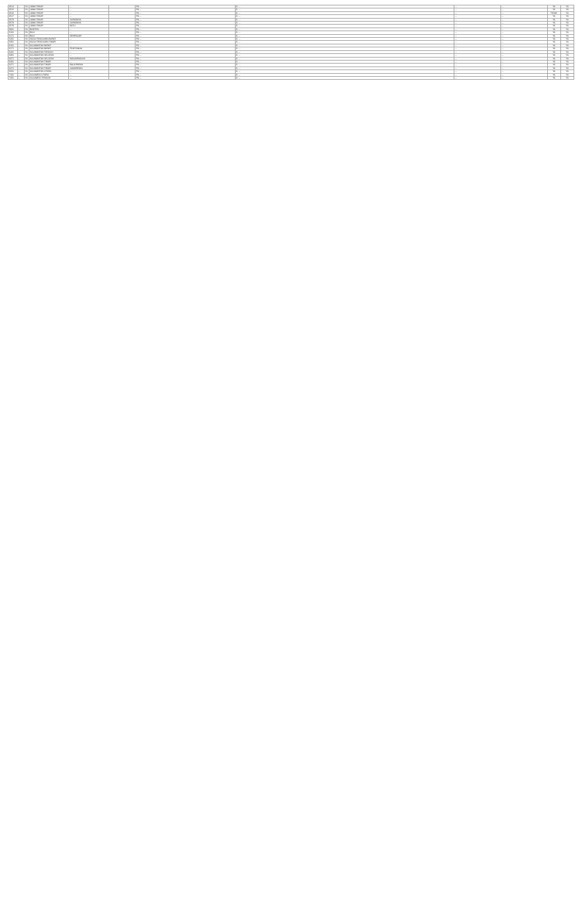| 3514 | ... | YA | JAWA TIMUR | ... | | RS ... | Jl. ... | ... | ... | YA | YA |
| 3515 | ... | YA | JAWA TIMUR | ... | | RS ... | Jl. ... | ... | ... | YA | YA |
| 3516 | ... | YA | JAWA TIMUR | ... | | RS ... | Jl. ... | ... | ... | TIDAK | YA |
| 3517 | ... | YA | JAWA TIMUR | ... | | RS ... | Jl. ... | ... | ... | YA | YA |
| 3578 | ... | YA | JAWA TIMUR | SURABAYA | | RS ... | Jl. ... | ... | ... | YA | YA |
| 3578 | ... | YA | JAWA TIMUR | SURABAYA | | RS ... | Jl. ... | ... | ... | YA | YA |
| 3579 | ... | YA | JAWA TIMUR | BATU | | RS ... | Jl. ... | ... | ... | YA | YA |
| 3601 | ... | YA | BANTEN | ... | | RS ... | Jl. ... | ... | ... | YA | YA |
| 5101 | ... | YA | BALI | ... | | RS ... | Jl. ... | ... | ... | YA | YA |
| 5171 | ... | YA | BALI | DENPASAR | | RS ... | Jl. ... | ... | ... | YA | YA |
| 5201 | ... | YA | NUSA TENGGARA BARAT | ... | | RS ... | Jl. ... | ... | ... | YA | YA |
| 5301 | ... | YA | NUSA TENGGARA TIMUR | ... | | RS ... | Jl. ... | ... | ... | YA | YA |
| 6101 | ... | YA | KALIMANTAN BARAT | ... | | RS ... | Jl. ... | ... | ... | YA | YA |
| 6171 | ... | YA | KALIMANTAN BARAT | PONTIANAK | | RS ... | Jl. ... | ... | ... | YA | YA |
| 6201 | ... | YA | KALIMANTAN TENGAH | ... | | RS ... | Jl. ... | ... | ... | YA | YA |
| 6301 | ... | YA | KALIMANTAN SELATAN | ... | | RS ... | Jl. ... | ... | ... | YA | YA |
| 6371 | ... | YA | KALIMANTAN SELATAN | BANJARMASIN | | RS ... | Jl. ... | ... | ... | YA | YA |
| 6401 | ... | YA | KALIMANTAN TIMUR | ... | | RS ... | Jl. ... | ... | ... | YA | YA |
| 6471 | ... | YA | KALIMANTAN TIMUR | BALIKPAPAN | | RS ... | Jl. ... | ... | ... | YA | YA |
| 6472 | ... | YA | KALIMANTAN TIMUR | SAMARINDA | | RS ... | Jl. ... | ... | ... | YA | YA |
| 6501 | ... | YA | KALIMANTAN UTARA | ... | | RS ... | Jl. ... | ... | ... | YA | YA |
| 7101 | ... | YA | SULAWESI UTARA | ... | | RS ... | Jl. ... | ... | ... | YA | YA |
| 7201 | ... | YA | SULAWESI TENGAH | ... | | RS ... | Jl. ... | ... | ... | YA | YA |